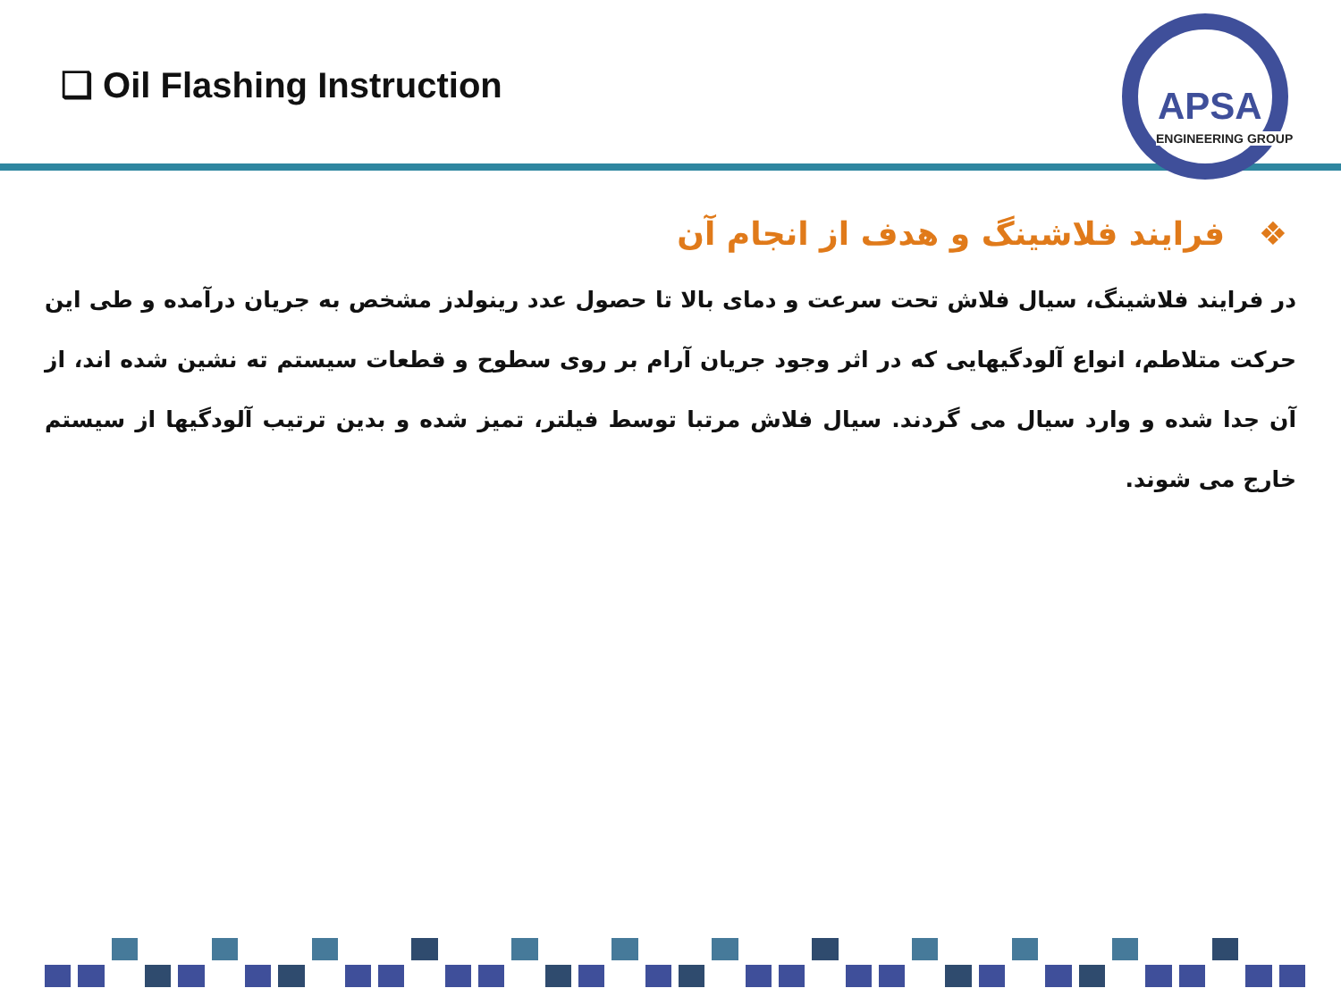❑ Oil Flashing Instruction
APSA
ENGINEERING GROUP
❖ فرایند فلاشینگ و هدف از انجام آن
در فرایند فلاشینگ، سیال فلاش تحت سرعت و دمای بالا تا حصول عدد رینولدز مشخص به جریان درآمده و طی این حرکت متلاطم، انواع آلودگیهایی که در اثر وجود جریان آرام بر روی سطوح و قطعات سیستم ته نشین شده اند، از آن جدا شده و وارد سیال می گردند. سیال فلاش مرتبا توسط فیلتر، تمیز شده و بدین ترتیب آلودگیها از سیستم خارج می شوند.